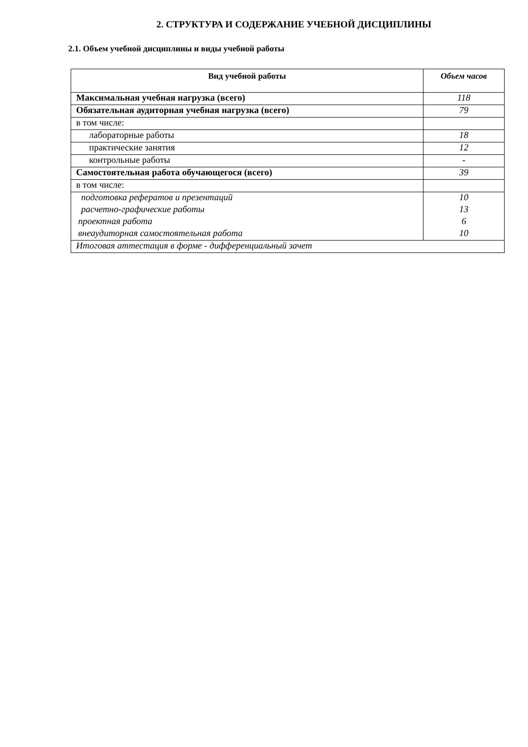2. СТРУКТУРА И СОДЕРЖАНИЕ УЧЕБНОЙ ДИСЦИПЛИНЫ
2.1. Объем учебной дисциплины и виды учебной работы
| Вид учебной работы | Объем часов |
| --- | --- |
| Максимальная учебная нагрузка (всего) | 118 |
| Обязательная аудиторная учебная нагрузка (всего) | 79 |
| в том числе: | |
| лабораторные работы | 18 |
| практические занятия | 12 |
| контрольные работы | - |
| Самостоятельная работа обучающегося (всего) | 39 |
| в том числе: | |
| подготовка рефератов и презентаций | 10 |
| расчетно-графические работы | 13 |
| проектная работа | 6 |
| внеаудиторная самостоятельная работа | 10 |
| Итоговая аттестация в форме - дифференциальный зачет | |